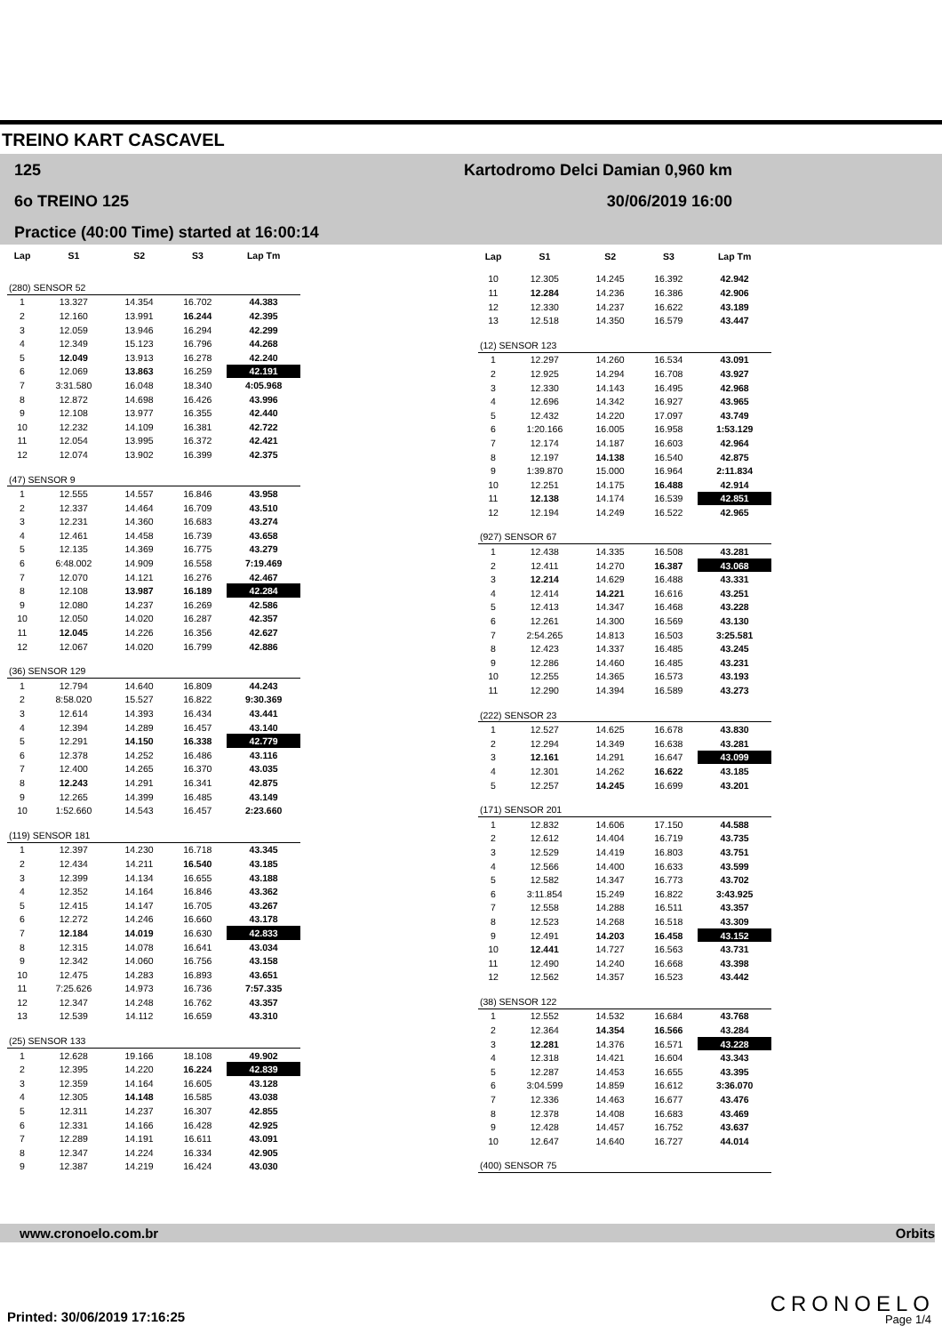TREINO KART CASCAVEL
125
6o TREINO 125
Practice (40:00 Time) started at 16:00:14
Kartodromo Delci Damian 0,960 km
30/06/2019 16:00
| Lap | S1 | S2 | S3 | Lap Tm |
| --- | --- | --- | --- | --- |
| (280) SENSOR 52 | | | | |
| 1 | 13.327 | 14.354 | 16.702 | 44.383 |
| 2 | 12.160 | 13.991 | 16.244 | 42.395 |
| 3 | 12.059 | 13.946 | 16.294 | 42.299 |
| 4 | 12.349 | 15.123 | 16.796 | 44.268 |
| 5 | 12.049 | 13.913 | 16.278 | 42.240 |
| 6 | 12.069 | 13.863 | 16.259 | 42.191 |
| 7 | 3:31.580 | 16.048 | 18.340 | 4:05.968 |
| 8 | 12.872 | 14.698 | 16.426 | 43.996 |
| 9 | 12.108 | 13.977 | 16.355 | 42.440 |
| 10 | 12.232 | 14.109 | 16.381 | 42.722 |
| 11 | 12.054 | 13.995 | 16.372 | 42.421 |
| 12 | 12.074 | 13.902 | 16.399 | 42.375 |
| (47) SENSOR 9 | | | | |
| 1 | 12.555 | 14.557 | 16.846 | 43.958 |
| 2 | 12.337 | 14.464 | 16.709 | 43.510 |
| 3 | 12.231 | 14.360 | 16.683 | 43.274 |
| 4 | 12.461 | 14.458 | 16.739 | 43.658 |
| 5 | 12.135 | 14.369 | 16.775 | 43.279 |
| 6 | 6:48.002 | 14.909 | 16.558 | 7:19.469 |
| 7 | 12.070 | 14.121 | 16.276 | 42.467 |
| 8 | 12.108 | 13.987 | 16.189 | 42.284 |
| 9 | 12.080 | 14.237 | 16.269 | 42.586 |
| 10 | 12.050 | 14.020 | 16.287 | 42.357 |
| 11 | 12.045 | 14.226 | 16.356 | 42.627 |
| 12 | 12.067 | 14.020 | 16.799 | 42.886 |
| (36) SENSOR 129 | | | | |
| 1 | 12.794 | 14.640 | 16.809 | 44.243 |
| 2 | 8:58.020 | 15.527 | 16.822 | 9:30.369 |
| 3 | 12.614 | 14.393 | 16.434 | 43.441 |
| 4 | 12.394 | 14.289 | 16.457 | 43.140 |
| 5 | 12.291 | 14.150 | 16.338 | 42.779 |
| 6 | 12.378 | 14.252 | 16.486 | 43.116 |
| 7 | 12.400 | 14.265 | 16.370 | 43.035 |
| 8 | 12.243 | 14.291 | 16.341 | 42.875 |
| 9 | 12.265 | 14.399 | 16.485 | 43.149 |
| 10 | 1:52.660 | 14.543 | 16.457 | 2:23.660 |
| (119) SENSOR 181 | | | | |
| 1 | 12.397 | 14.230 | 16.718 | 43.345 |
| 2 | 12.434 | 14.211 | 16.540 | 43.185 |
| 3 | 12.399 | 14.134 | 16.655 | 43.188 |
| 4 | 12.352 | 14.164 | 16.846 | 43.362 |
| 5 | 12.415 | 14.147 | 16.705 | 43.267 |
| 6 | 12.272 | 14.246 | 16.660 | 43.178 |
| 7 | 12.184 | 14.019 | 16.630 | 42.833 |
| 8 | 12.315 | 14.078 | 16.641 | 43.034 |
| 9 | 12.342 | 14.060 | 16.756 | 43.158 |
| 10 | 12.475 | 14.283 | 16.893 | 43.651 |
| 11 | 7:25.626 | 14.973 | 16.736 | 7:57.335 |
| 12 | 12.347 | 14.248 | 16.762 | 43.357 |
| 13 | 12.539 | 14.112 | 16.659 | 43.310 |
| (25) SENSOR 133 | | | | |
| 1 | 12.628 | 19.166 | 18.108 | 49.902 |
| 2 | 12.395 | 14.220 | 16.224 | 42.839 |
| 3 | 12.359 | 14.164 | 16.605 | 43.128 |
| 4 | 12.305 | 14.148 | 16.585 | 43.038 |
| 5 | 12.311 | 14.237 | 16.307 | 42.855 |
| 6 | 12.331 | 14.166 | 16.428 | 42.925 |
| 7 | 12.289 | 14.191 | 16.611 | 43.091 |
| 8 | 12.347 | 14.224 | 16.334 | 42.905 |
| 9 | 12.387 | 14.219 | 16.424 | 43.030 |
| Lap | S1 | S2 | S3 | Lap Tm |
| --- | --- | --- | --- | --- |
| 10 | 12.305 | 14.245 | 16.392 | 42.942 |
| 11 | 12.284 | 14.236 | 16.386 | 42.906 |
| 12 | 12.330 | 14.237 | 16.622 | 43.189 |
| 13 | 12.518 | 14.350 | 16.579 | 43.447 |
| (12) SENSOR 123 | | | | |
| 1 | 12.297 | 14.260 | 16.534 | 43.091 |
| 2 | 12.925 | 14.294 | 16.708 | 43.927 |
| 3 | 12.330 | 14.143 | 16.495 | 42.968 |
| 4 | 12.696 | 14.342 | 16.927 | 43.965 |
| 5 | 12.432 | 14.220 | 17.097 | 43.749 |
| 6 | 1:20.166 | 16.005 | 16.958 | 1:53.129 |
| 7 | 12.174 | 14.187 | 16.603 | 42.964 |
| 8 | 12.197 | 14.138 | 16.540 | 42.875 |
| 9 | 1:39.870 | 15.000 | 16.964 | 2:11.834 |
| 10 | 12.251 | 14.175 | 16.488 | 42.914 |
| 11 | 12.138 | 14.174 | 16.539 | 42.851 |
| 12 | 12.194 | 14.249 | 16.522 | 42.965 |
| (927) SENSOR 67 | | | | |
| 1 | 12.438 | 14.335 | 16.508 | 43.281 |
| 2 | 12.411 | 14.270 | 16.387 | 43.068 |
| 3 | 12.214 | 14.629 | 16.488 | 43.331 |
| 4 | 12.414 | 14.221 | 16.616 | 43.251 |
| 5 | 12.413 | 14.347 | 16.468 | 43.228 |
| 6 | 12.261 | 14.300 | 16.569 | 43.130 |
| 7 | 2:54.265 | 14.813 | 16.503 | 3:25.581 |
| 8 | 12.423 | 14.337 | 16.485 | 43.245 |
| 9 | 12.286 | 14.460 | 16.485 | 43.231 |
| 10 | 12.255 | 14.365 | 16.573 | 43.193 |
| 11 | 12.290 | 14.394 | 16.589 | 43.273 |
| (222) SENSOR 23 | | | | |
| 1 | 12.527 | 14.625 | 16.678 | 43.830 |
| 2 | 12.294 | 14.349 | 16.638 | 43.281 |
| 3 | 12.161 | 14.291 | 16.647 | 43.099 |
| 4 | 12.301 | 14.262 | 16.622 | 43.185 |
| 5 | 12.257 | 14.245 | 16.699 | 43.201 |
| (171) SENSOR 201 | | | | |
| 1 | 12.832 | 14.606 | 17.150 | 44.588 |
| 2 | 12.612 | 14.404 | 16.719 | 43.735 |
| 3 | 12.529 | 14.419 | 16.803 | 43.751 |
| 4 | 12.566 | 14.400 | 16.633 | 43.599 |
| 5 | 12.582 | 14.347 | 16.773 | 43.702 |
| 6 | 3:11.854 | 15.249 | 16.822 | 3:43.925 |
| 7 | 12.558 | 14.288 | 16.511 | 43.357 |
| 8 | 12.523 | 14.268 | 16.518 | 43.309 |
| 9 | 12.491 | 14.203 | 16.458 | 43.152 |
| 10 | 12.441 | 14.727 | 16.563 | 43.731 |
| 11 | 12.490 | 14.240 | 16.668 | 43.398 |
| 12 | 12.562 | 14.357 | 16.523 | 43.442 |
| (38) SENSOR 122 | | | | |
| 1 | 12.552 | 14.532 | 16.684 | 43.768 |
| 2 | 12.364 | 14.354 | 16.566 | 43.284 |
| 3 | 12.281 | 14.376 | 16.571 | 43.228 |
| 4 | 12.318 | 14.421 | 16.604 | 43.343 |
| 5 | 12.287 | 14.453 | 16.655 | 43.395 |
| 6 | 3:04.599 | 14.859 | 16.612 | 3:36.070 |
| 7 | 12.336 | 14.463 | 16.677 | 43.476 |
| 8 | 12.378 | 14.408 | 16.683 | 43.469 |
| 9 | 12.428 | 14.457 | 16.752 | 43.637 |
| 10 | 12.647 | 14.640 | 16.727 | 44.014 |
| (400) SENSOR 75 | | | | |
www.cronoelo.com.br Orbits
CRONOELO
Printed: 30/06/2019 17:16:25 Page 1/4